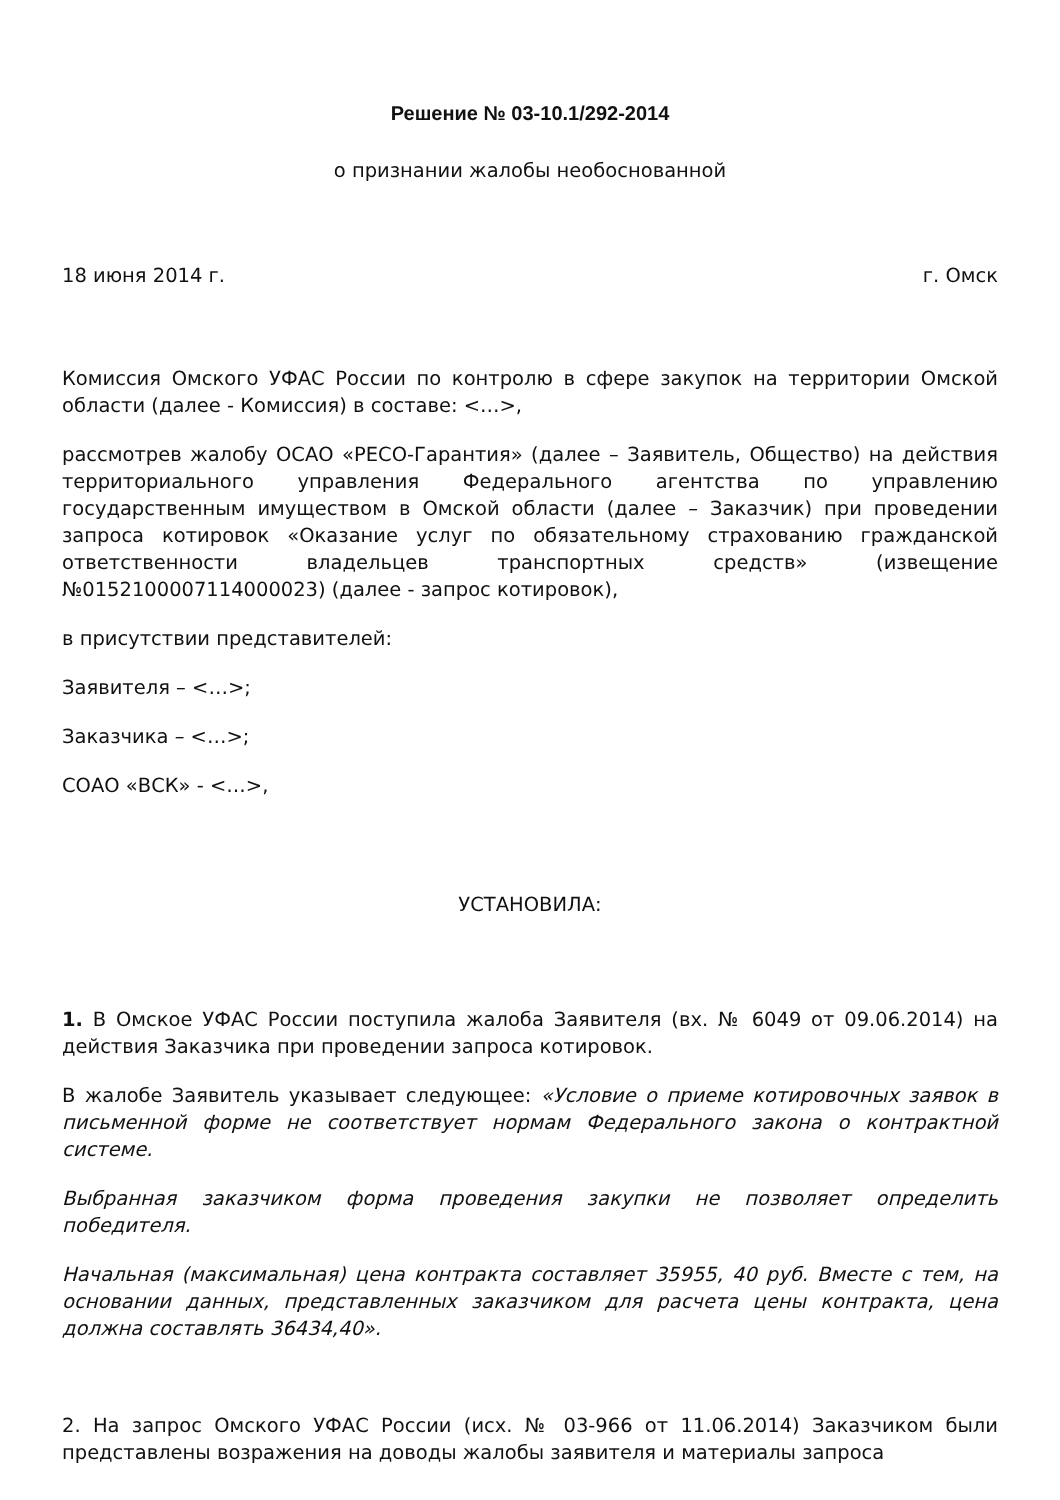Решение № 03-10.1/292-2014
о признании жалобы необоснованной
18 июня 2014 г. г. Омск
Комиссия Омского УФАС России по контролю в сфере закупок на территории Омской области (далее - Комиссия) в составе: <…>,
рассмотрев жалобу ОСАО «РЕСО-Гарантия» (далее – Заявитель, Общество) на действия территориального управления Федерального агентства по управлению государственным имуществом в Омской области (далее – Заказчик) при проведении запроса котировок «Оказание услуг по обязательному страхованию гражданской ответственности владельцев транспортных средств» (извещение №0152100007114000023) (далее - запрос котировок),
в присутствии представителей:
Заявителя – <…>;
Заказчика – <…>;
СОАО «ВСК» - <…>,
УСТАНОВИЛА:
1. В Омское УФАС России поступила жалоба Заявителя (вх. № 6049 от 09.06.2014) на действия Заказчика при проведении запроса котировок.
В жалобе Заявитель указывает следующее: «Условие о приеме котировочных заявок в письменной форме не соответствует нормам Федерального закона о контрактной системе.
Выбранная заказчиком форма проведения закупки не позволяет определить победителя.
Начальная (максимальная) цена контракта составляет 35955, 40 руб. Вместе с тем, на основании данных, представленных заказчиком для расчета цены контракта, цена должна составлять 36434,40».
2. На запрос Омского УФАС России (исх. № 03-966 от 11.06.2014) Заказчиком были представлены возражения на доводы жалобы заявителя и материалы запроса